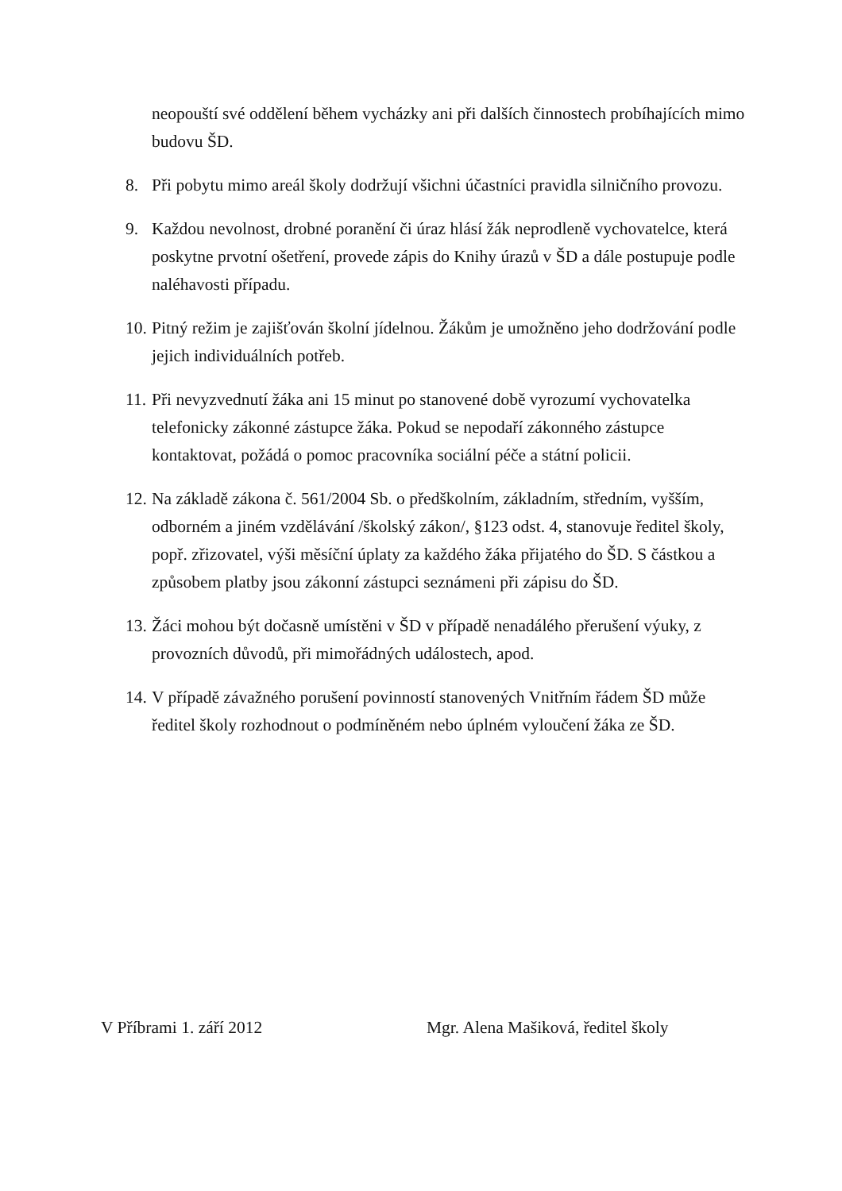neopouští své oddělení během vycházky ani při dalších činnostech probíhajících mimo budovu ŠD.
8. Při pobytu mimo areál školy dodržují všichni účastníci pravidla silničního provozu.
9. Každou nevolnost, drobné poranění či úraz hlásí žák neprodleně vychovatelce, která poskytne prvotní ošetření, provede zápis do Knihy úrazů v ŠD a dále postupuje podle naléhavosti případu.
10.
Pitný režim je zajišťován školní jídelnou. Žákům je umožněno jeho dodržování podle jejich individuálních potřeb.
11.
Při nevyzvednutí žáka ani 15 minut po stanovené době vyrozumí vychovatelka telefonicky zákonné zástupce žáka. Pokud se nepodaří zákonného zástupce kontaktovat, požádá o pomoc pracovníka sociální péče a státní policii.
12.
Na základě zákona č. 561/2004 Sb. o předškolním, základním, středním, vyšším, odborném a jiném vzdělávání /školský zákon/, §123 odst. 4, stanovuje ředitel školy, popř. zřizovatel, výši měsíční úplaty za každého žáka přijatého do ŠD. S částkou a způsobem platby jsou zákonní zástupci seznámeni při zápisu do ŠD.
13.
Žáci mohou být dočasně umístěni v ŠD v případě nenadálého přerušení výuky, z provozních důvodů, při mimořádných událostech, apod.
14.
V případě závažného porušení povinností stanovených Vnitřním řádem ŠD může ředitel školy rozhodnout o podmíněném nebo úplném vyloučení žáka ze ŠD.
V Příbrami 1. září 2012 Mgr. Alena Mašiková, ředitel školy